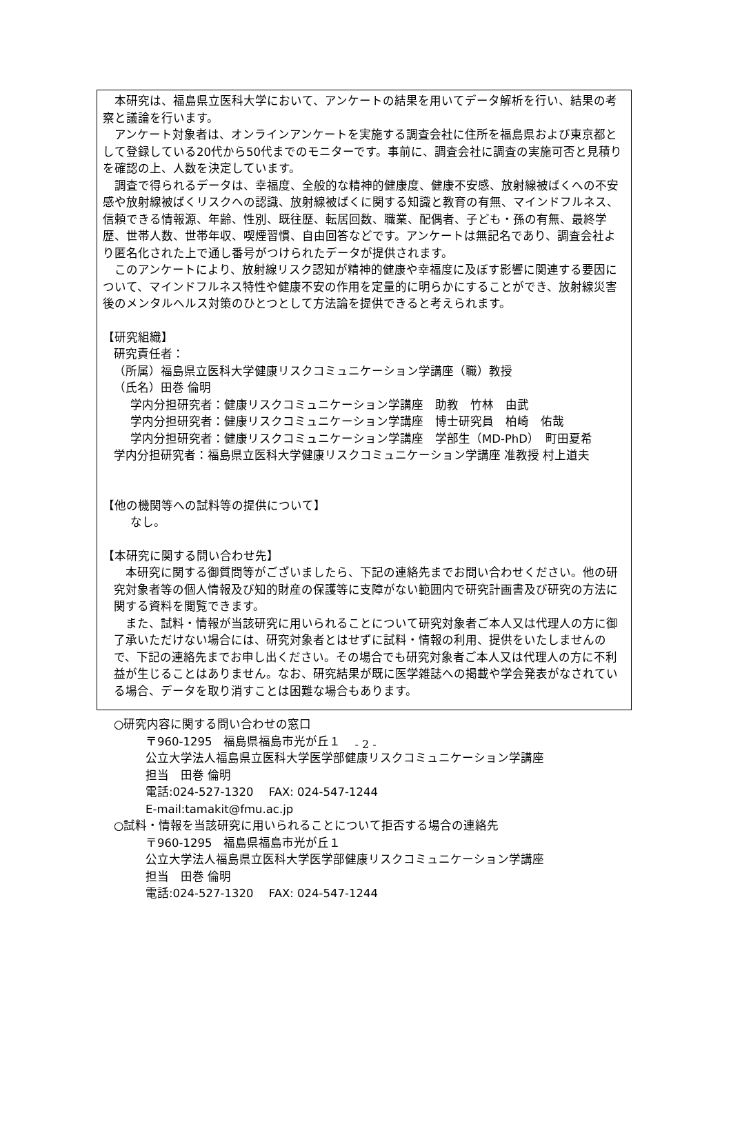本研究は、福島県立医科大学において、アンケートの結果を用いてデータ解析を行い、結果の考察と議論を行います。
アンケート対象者は、オンラインアンケートを実施する調査会社に住所を福島県および東京都として登録している20代から50代までのモニターです。事前に、調査会社に調査の実施可否と見積りを確認の上、人数を決定しています。
調査で得られるデータは、幸福度、全般的な精神的健康度、健康不安感、放射線被ばくへの不安感や放射線被ばくリスクへの認識、放射線被ばくに関する知識と教育の有無、マインドフルネス、信頼できる情報源、年齢、性別、既往歴、転居回数、職業、配偶者、子ども・孫の有無、最終学歴、世帯人数、世帯年収、喫煙習慣、自由回答などです。アンケートは無記名であり、調査会社より匿名化された上で通し番号がつけられたデータが提供されます。
このアンケートにより、放射線リスク認知が精神的健康や幸福度に及ぼす影響に関連する要因について、マインドフルネス特性や健康不安の作用を定量的に明らかにすることができ、放射線災害後のメンタルヘルス対策のひとつとして方法論を提供できると考えられます。
【研究組織】
研究責任者：
（所属）福島県立医科大学健康リスクコミュニケーション学講座（職）教授
（氏名）田巻 倫明
学内分担研究者：健康リスクコミュニケーション学講座　助教　竹林　由武
学内分担研究者：健康リスクコミュニケーション学講座　博士研究員　柏崎　佑哉
学内分担研究者：健康リスクコミュニケーション学講座　学部生（MD-PhD）　町田夏希
学内分担研究者：福島県立医科大学健康リスクコミュニケーション学講座 准教授 村上道夫
【他の機関等への試料等の提供について】
なし。
【本研究に関する問い合わせ先】
本研究に関する御質問等がございましたら、下記の連絡先までお問い合わせください。他の研究対象者等の個人情報及び知的財産の保護等に支障がない範囲内で研究計画書及び研究の方法に関する資料を閲覧できます。
また、試料・情報が当該研究に用いられることについて研究対象者ご本人又は代理人の方に御了承いただけない場合には、研究対象者とはせずに試料・情報の利用、提供をいたしませんので、下記の連絡先までお申し出ください。その場合でも研究対象者ご本人又は代理人の方に不利益が生じることはありません。なお、研究結果が既に医学雑誌への掲載や学会発表がなされている場合、データを取り消すことは困難な場合もあります。
○研究内容に関する問い合わせの窓口
〒960-1295　福島県福島市光が丘１
公立大学法人福島県立医科大学医学部健康リスクコミュニケーション学講座
担当　田巻 倫明
電話:024-527-1320　 FAX: 024-547-1244
E-mail:tamakit@fmu.ac.jp
○試料・情報を当該研究に用いられることについて拒否する場合の連絡先
〒960-1295　福島県福島市光が丘１
公立大学法人福島県立医科大学医学部健康リスクコミュニケーション学講座
担当　田巻 倫明
電話:024-527-1320　 FAX: 024-547-1244
- 2 -